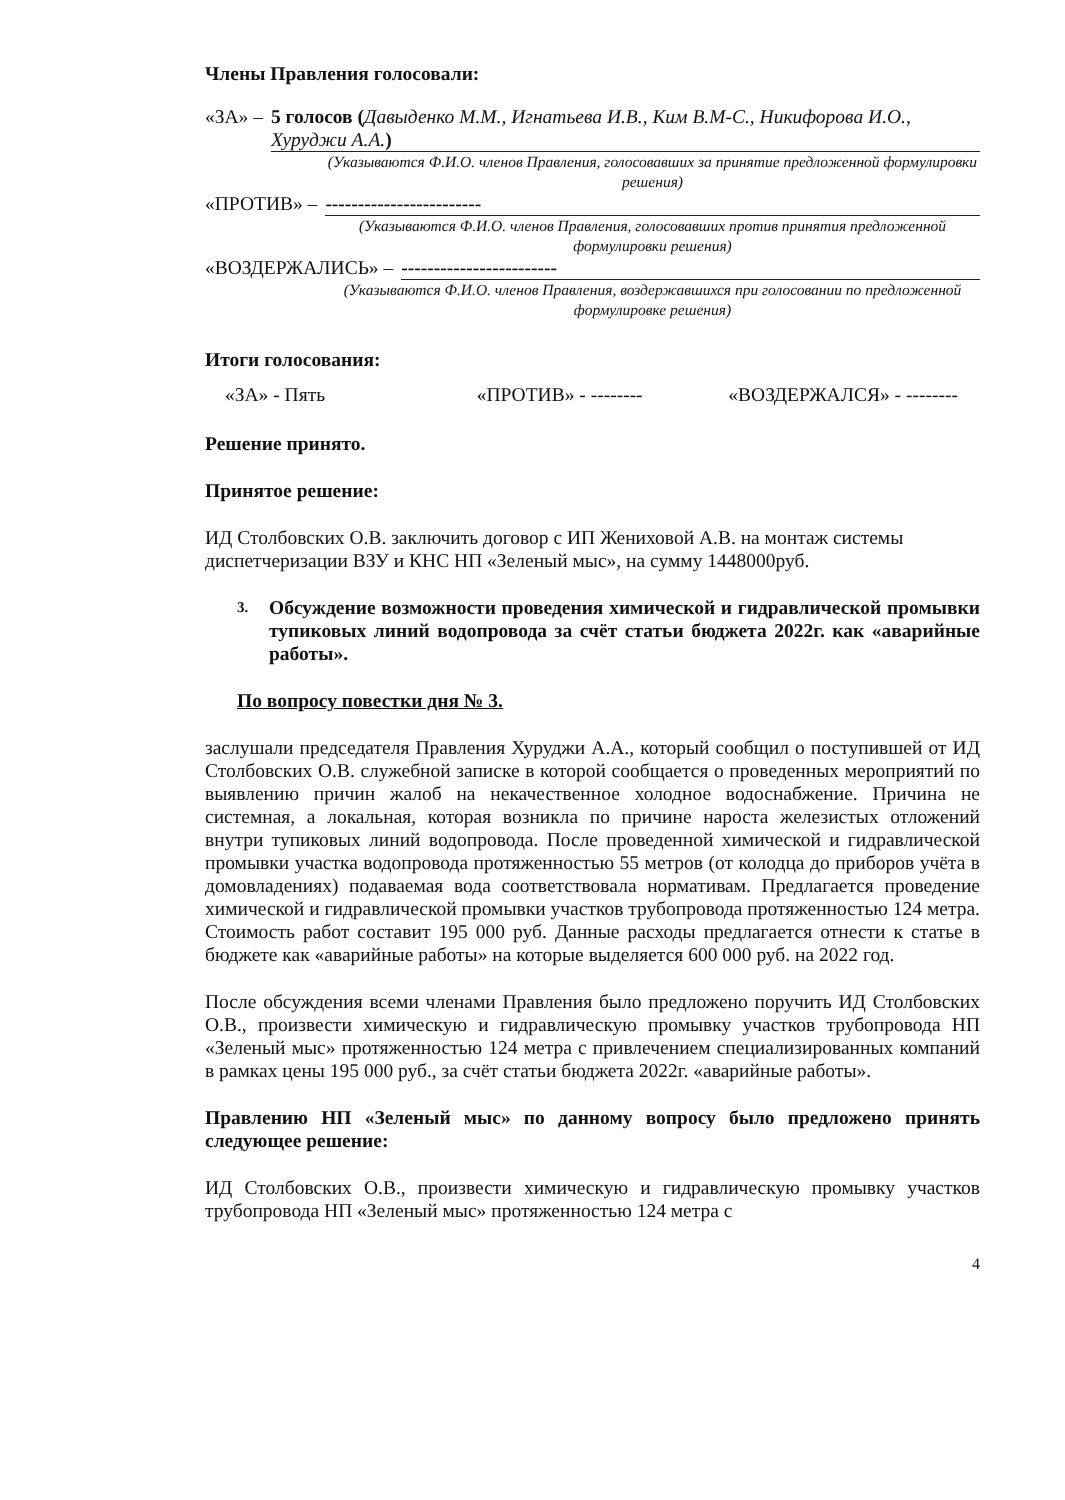Члены Правления голосовали:
«ЗА» – 5 голосов (Давыденко М.М., Игнатьева И.В., Ким В.М-С., Никифорова И.О., Хуруджи А.А.)
(Указываются Ф.И.О. членов Правления, голосовавших за принятие предложенной формулировки решения)
«ПРОТИВ» – ------------------------
(Указываются Ф.И.О. членов Правления, голосовавших против принятия предложенной формулировки решения)
«ВОЗДЕРЖАЛИСЬ» – ------------------------
(Указываются Ф.И.О. членов Правления, воздержавшихся при голосовании по предложенной формулировке решения)
Итоги голосования:
«ЗА» - Пять «ПРОТИВ» - -------- «ВОЗДЕРЖАЛСЯ» - --------
Решение принято.
Принятое решение:
ИД Столбовских О.В. заключить договор с ИП Жениховой А.В. на монтаж системы диспетчеризации ВЗУ и КНС НП «Зеленый мыс», на сумму 1448000руб.
3. Обсуждение возможности проведения химической и гидравлической промывки тупиковых линий водопровода за счёт статьи бюджета 2022г. как «аварийные работы».
По вопросу повестки дня № 3.
заслушали председателя Правления Хуруджи А.А., который сообщил о поступившей от ИД Столбовских О.В. служебной записке в которой сообщается о проведенных мероприятий по выявлению причин жалоб на некачественное холодное водоснабжение. Причина не системная, а локальная, которая возникла по причине нароста железистых отложений внутри тупиковых линий водопровода. После проведенной химической и гидравлической промывки участка водопровода протяженностью 55 метров (от колодца до приборов учёта в домовладениях) подаваемая вода соответствовала нормативам. Предлагается проведение химической и гидравлической промывки участков трубопровода протяженностью 124 метра. Стоимость работ составит 195 000 руб. Данные расходы предлагается отнести к статье в бюджете как «аварийные работы» на которые выделяется 600 000 руб. на 2022 год.
После обсуждения всеми членами Правления было предложено поручить ИД Столбовских О.В., произвести химическую и гидравлическую промывку участков трубопровода НП «Зеленый мыс» протяженностью 124 метра с привлечением специализированных компаний в рамках цены 195 000 руб., за счёт статьи бюджета 2022г. «аварийные работы».
Правлению НП «Зеленый мыс» по данному вопросу было предложено принять следующее решение:
ИД Столбовских О.В., произвести химическую и гидравлическую промывку участков трубопровода НП «Зеленый мыс» протяженностью 124 метра с
4